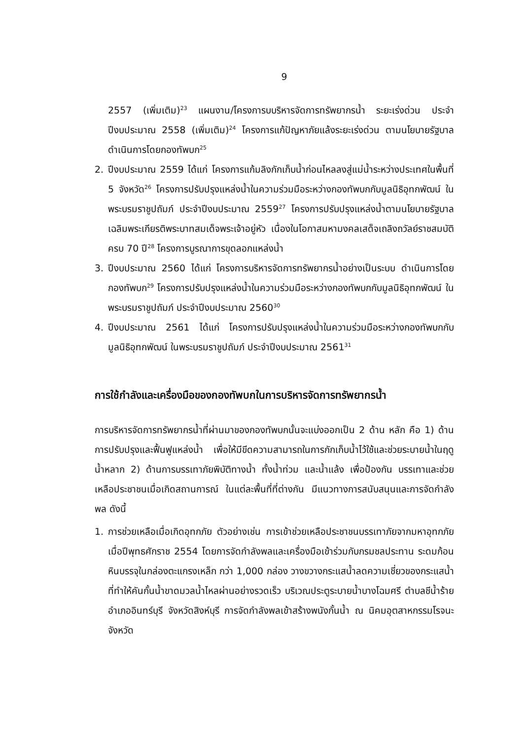9
2557 (เพิ่มเติม)<sup>23</sup> แผนงาน/โครงการบบริหารจัดการทรัพยากรน้ำ ระยะเร่งด่วน ประจำปีงบประมาณ 2558 (เพิ่มเติม)<sup>24</sup> โครงการแก้ปัญหาภัยแล้งระยะเร่งด่วน ตามนโยบายรัฐบาล ดำเนินการโดยกองทัพบก<sup>25</sup>
2. ปีงบประมาณ 2559 ได้แก่ โครงการแก้มลิงกักเก็บน้ำก่อนไหลลงสู่แม่น้ำระหว่างประเทศในพื้นที่ 5 จังหวัด<sup>26</sup> โครงการปรับปรุงแหล่งน้ำในความร่วมมือระหว่างกองทัพบกกับมูลนิธิอุทกพัฒน์ ในพระบรมราชูปถัมภ์ ประจำปีงบประมาณ 2559<sup>27</sup> โครงการปรับปรุงแหล่งน้ำตามนโยบายรัฐบาลเฉลิมพระเกียรติพระบาทสมเด็จพระเจ้าอยู่หัว เนื่องในโอกาสมหามงคลเสด็จเถลิงถวัลย์ราชสมบัติครบ 70 ปี<sup>28</sup> โครงการบูรณาการขุดลอกแหล่งน้ำ
3. ปีงบประมาณ 2560 ได้แก่ โครงการบริหารจัดการทรัพยากรน้ำอย่างเป็นระบบ ดำเนินการโดยกองทัพบก<sup>29</sup> โครงการปรับปรุงแหล่งน้ำในความร่วมมือระหว่างกองทัพบกกับมูลนิธิอุทกพัฒน์ ในพระบรมราชูปถัมภ์ ประจำปีงบประมาณ 2560<sup>30</sup>
4. ปีงบประมาณ 2561 ได้แก่ โครงการปรับปรุงแหล่งน้ำในความร่วมมือระหว่างกองทัพบกกับมูลนิธิอุทกพัฒน์ ในพระบรมราชูปถัมภ์ ประจำปีงบประมาณ 2561<sup>31</sup>
การใช้กำลังและเครื่องมือของกองทัพบกในการบริหารจัดการทรัพยากรน้ำ
การบริหารจัดการทรัพยากรน้ำที่ผ่านมาของกองทัพบกนั้นจะแบ่งออกเป็น 2 ด้าน หลัก คือ 1) ด้านการปรับปรุงและฟื้นฟูแหล่งน้ำ เพื่อให้มีขีดความสามารถในการกักเก็บน้ำไว้ใช้และช่วยระบายน้ำในฤดูน้ำหลาก 2) ด้านการบรรเทาภัยพิบัติทางน้ำ ทั้งน้ำท่วม และน้ำแล้ง เพื่อป้องกัน บรรเทาและช่วยเหลือประชาชนเมื่อเกิดสถานการณ์ ในแต่ละพื้นที่ที่ต่างกัน มีแนวทางการสนับสนุนและการจัดกำลังพล ดังนี้
1. การช่วยเหลือเมื่อเกิดอุทกภัย ตัวอย่างเช่น การเข้าช่วยเหลือประชาชนบรรเทาภัยจากมหาอุทกภัยเมื่อปีพุทธศักราช 2554 โดยการจัดกำลังพลและเครื่องมือเข้าร่วมกับกรมชลประทาน ระดมก้อนหินบรรจุในกล่องตะแกรงเหล็ก กว่า 1,000 กล่อง วางขวางกระแสน้ำลดความเชี่ยวของกระแสน้ำ ที่ทำให้คันกั้นน้ำขาดมวลน้ำไหลผ่านอย่างรวดเร็ว บริเวณประตูระบายน้ำบางโฉมศรี ตำบลชีน้ำร้าย อำเภออินทร์บุรี จังหวัดสิงห์บุรี การจัดกำลังพลเข้าสร้างพนังกั้นน้ำ ณ นิคมอุตสาหกรรมโรจนะ จังหวัด